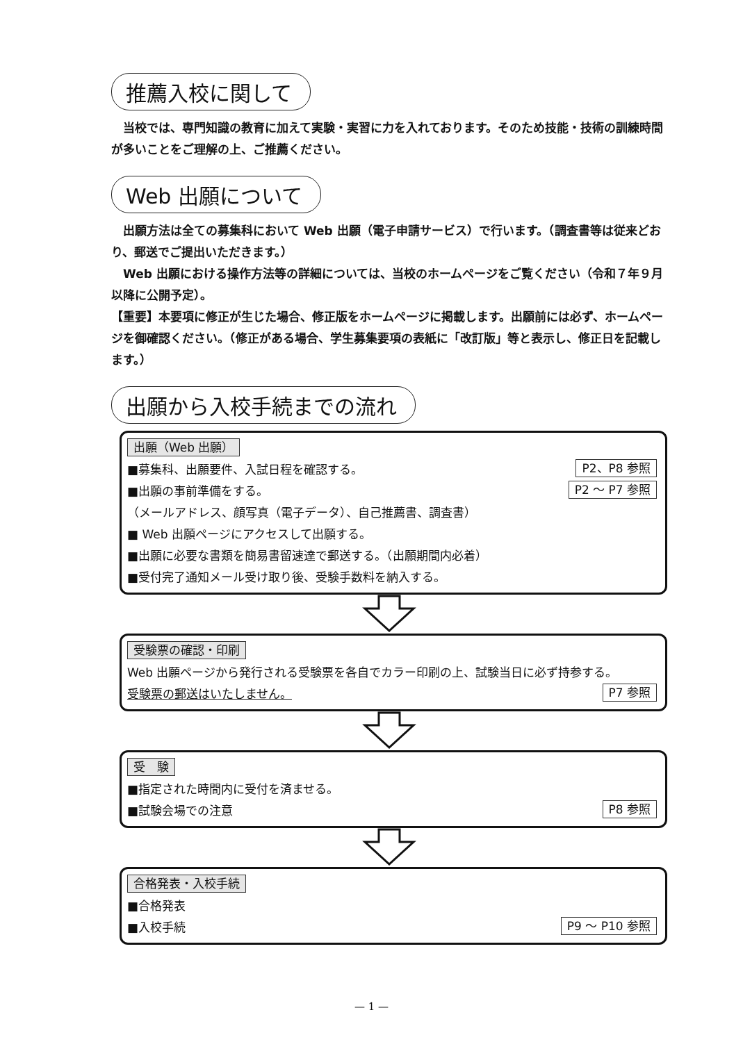推薦入校に関して
当校では、専門知識の教育に加えて実験・実習に力を入れております。そのため技能・技術の訓練時間が多いことをご理解の上、ご推薦ください。
Web 出願について
出願方法は全ての募集科において Web 出願（電子申請サービス）で行います。（調査書等は従来どおり、郵送でご提出いただきます。）
Web 出願における操作方法等の詳細については、当校のホームページをご覧ください（令和７年９月以降に公開予定）。
【重要】本要項に修正が生じた場合、修正版をホームページに掲載します。出願前には必ず、ホームページを御確認ください。（修正がある場合、学生募集要項の表紙に「改訂版」等と表示し、修正日を記載します。）
出願から入校手続までの流れ
出願（Web 出願）
■募集科、出願要件、入試日程を確認する。 P2、P8 参照
■出願の事前準備をする。 P2 ～ P7 参照
（メールアドレス、顔写真（電子データ）、自己推薦書、調査書）
■ Web 出願ページにアクセスして出願する。
■出願に必要な書類を簡易書留速達で郵送する。（出願期間内必着）
■受付完了通知メール受け取り後、受験手数料を納入する。
受験票の確認・印刷
Web 出願ページから発行される受験票を各自でカラー印刷の上、試験当日に必ず持参する。
受験票の郵送はいたしません。 P7 参照
受　験
■指定された時間内に受付を済ませる。
■試験会場での注意 P8 参照
合格発表・入校手続
■合格発表
■入校手続 P9 ～ P10 参照
— 1 —